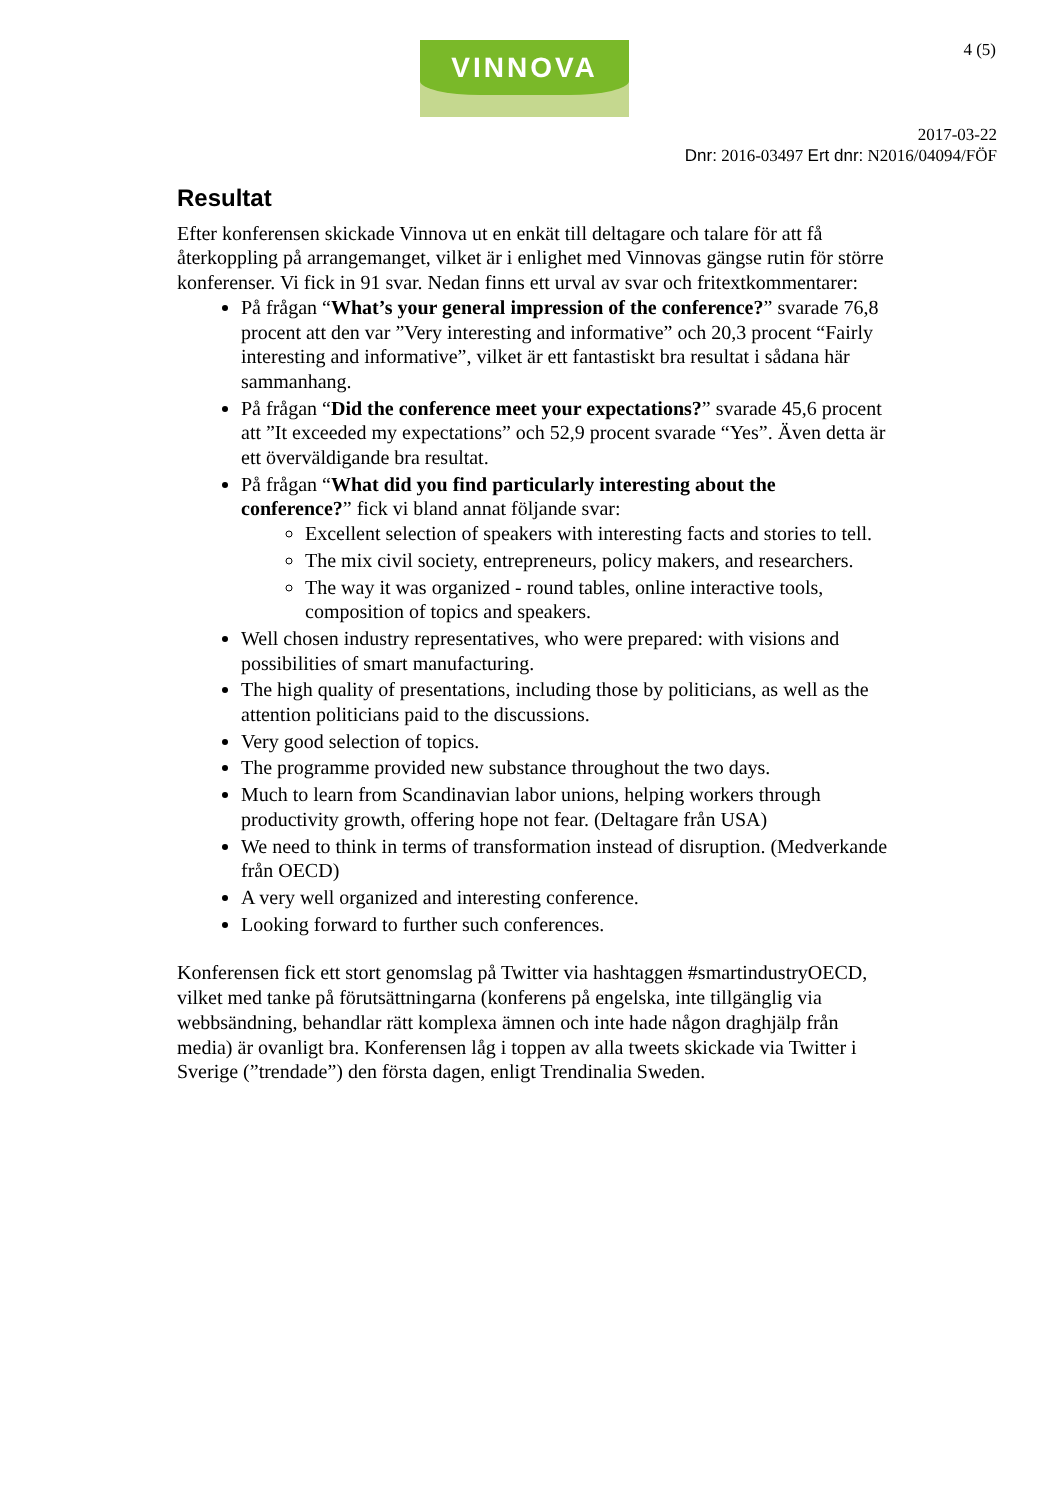VINNOVA 4 (5)
2017-03-22
Dnr: 2016-03497 Ert dnr: N2016/04094/FÖF
Resultat
Efter konferensen skickade Vinnova ut en enkät till deltagare och talare för att få återkoppling på arrangemanget, vilket är i enlighet med Vinnovas gängse rutin för större konferenser. Vi fick in 91 svar. Nedan finns ett urval av svar och fritextkommentarer:
På frågan “What’s your general impression of the conference?” svarade 76,8 procent att den var ”Very interesting and informative” och 20,3 procent “Fairly interesting and informative”, vilket är ett fantastiskt bra resultat i sådana här sammanhang.
På frågan “Did the conference meet your expectations?” svarade 45,6 procent att ”It exceeded my expectations” och 52,9 procent svarade “Yes”. Även detta är ett överväldigande bra resultat.
På frågan “What did you find particularly interesting about the conference?” fick vi bland annat följande svar:
Excellent selection of speakers with interesting facts and stories to tell.
The mix civil society, entrepreneurs, policy makers, and researchers.
The way it was organized - round tables, online interactive tools, composition of topics and speakers.
Well chosen industry representatives, who were prepared: with visions and possibilities of smart manufacturing.
The high quality of presentations, including those by politicians, as well as the attention politicians paid to the discussions.
Very good selection of topics.
The programme provided new substance throughout the two days.
Much to learn from Scandinavian labor unions, helping workers through productivity growth, offering hope not fear. (Deltagare från USA)
We need to think in terms of transformation instead of disruption. (Medverkande från OECD)
A very well organized and interesting conference.
Looking forward to further such conferences.
Konferensen fick ett stort genomslag på Twitter via hashtaggen #smartindustryOECD, vilket med tanke på förutsättningarna (konferens på engelska, inte tillgänglig via webbsändning, behandlar rätt komplexa ämnen och inte hade någon draghjälp från media) är ovanligt bra. Konferensen låg i toppen av alla tweets skickade via Twitter i Sverige (”trendade”) den första dagen, enligt Trendinalia Sweden.